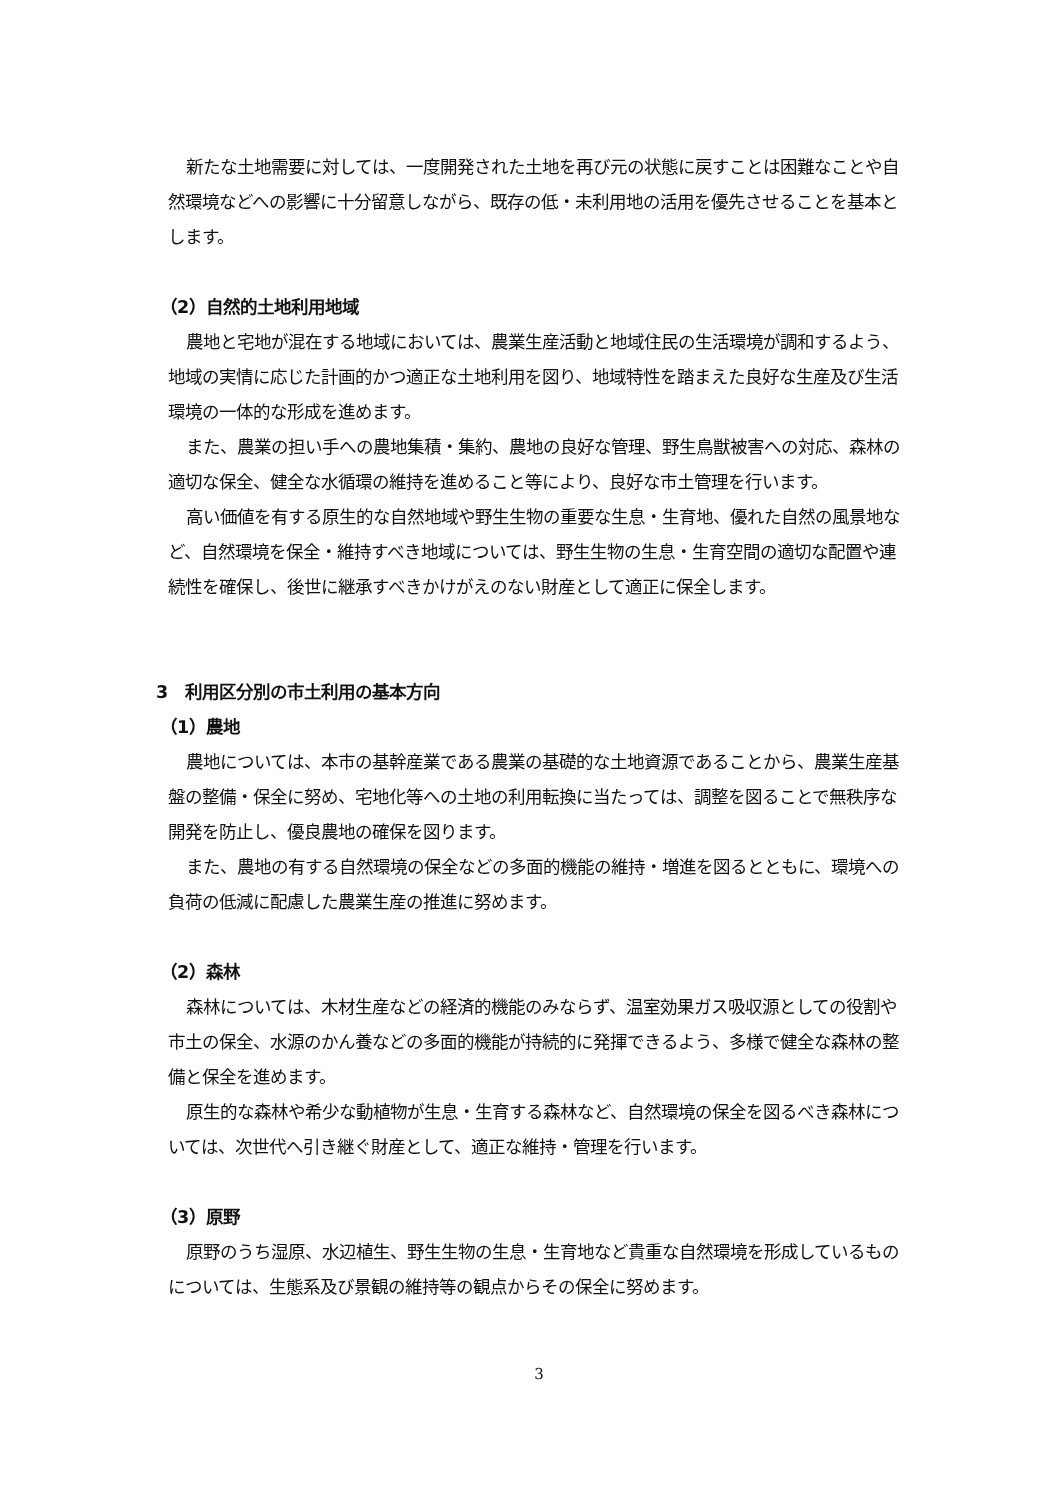新たな土地需要に対しては、一度開発された土地を再び元の状態に戻すことは困難なことや自然環境などへの影響に十分留意しながら、既存の低・未利用地の活用を優先させることを基本とします。
（2）自然的土地利用地域
農地と宅地が混在する地域においては、農業生産活動と地域住民の生活環境が調和するよう、地域の実情に応じた計画的かつ適正な土地利用を図り、地域特性を踏まえた良好な生産及び生活環境の一体的な形成を進めます。
また、農業の担い手への農地集積・集約、農地の良好な管理、野生鳥獣被害への対応、森林の適切な保全、健全な水循環の維持を進めること等により、良好な市土管理を行います。
高い価値を有する原生的な自然地域や野生生物の重要な生息・生育地、優れた自然の風景地など、自然環境を保全・維持すべき地域については、野生生物の生息・生育空間の適切な配置や連続性を確保し、後世に継承すべきかけがえのない財産として適正に保全します。
3　利用区分別の市土利用の基本方向
（1）農地
農地については、本市の基幹産業である農業の基礎的な土地資源であることから、農業生産基盤の整備・保全に努め、宅地化等への土地の利用転換に当たっては、調整を図ることで無秩序な開発を防止し、優良農地の確保を図ります。
また、農地の有する自然環境の保全などの多面的機能の維持・増進を図るとともに、環境への負荷の低減に配慮した農業生産の推進に努めます。
（2）森林
森林については、木材生産などの経済的機能のみならず、温室効果ガス吸収源としての役割や市土の保全、水源のかん養などの多面的機能が持続的に発揮できるよう、多様で健全な森林の整備と保全を進めます。
原生的な森林や希少な動植物が生息・生育する森林など、自然環境の保全を図るべき森林については、次世代へ引き継ぐ財産として、適正な維持・管理を行います。
（3）原野
原野のうち湿原、水辺植生、野生生物の生息・生育地など貴重な自然環境を形成しているものについては、生態系及び景観の維持等の観点からその保全に努めます。
3